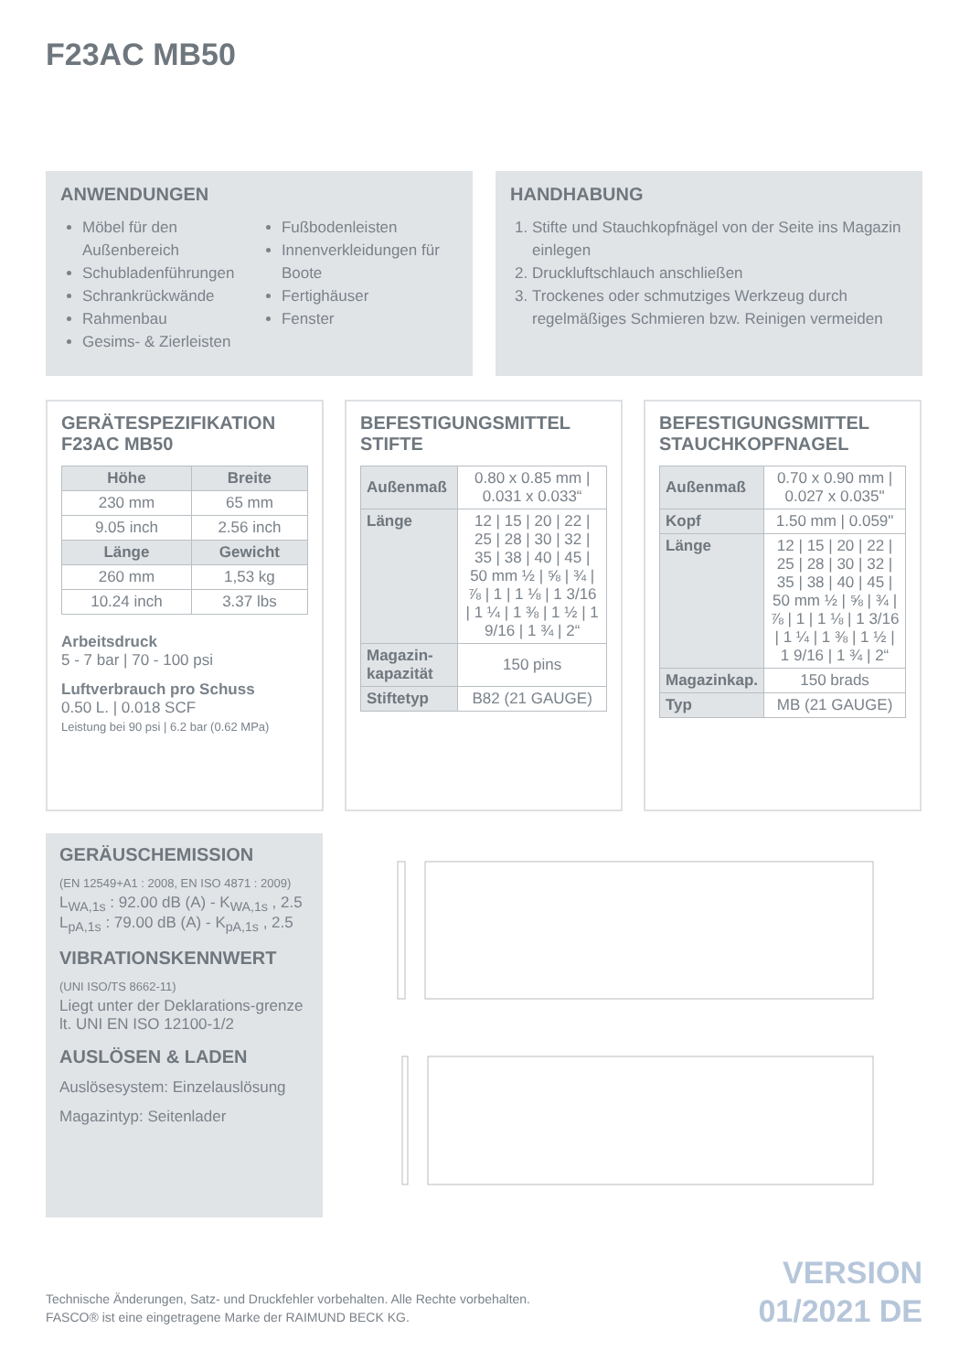F23AC MB50
ANWENDUNGEN
Möbel für den Außenbereich
Schubladenführungen
Schrankrückwände
Rahmenbau
Gesims- & Zierleisten
Fußbodenleisten
Innenverkleidungen für Boote
Fertighäuser
Fenster
HANDHABUNG
1. Stifte und Stauchkopfnägel von der Seite ins Magazin einlegen
2. Druckluftschlauch anschließen
3. Trockenes oder schmutziges Werkzeug durch regelmäßiges Schmieren bzw. Reinigen vermeiden
GERÄTESPEZIFIKATION
F23AC MB50
| Höhe | Breite |
| --- | --- |
| 230 mm | 65 mm |
| 9.05 inch | 2.56 inch |
| Länge | Gewicht |
| 260 mm | 1,53 kg |
| 10.24 inch | 3.37 lbs |
Arbeitsdruck
5 - 7 bar | 70 - 100 psi
Luftverbrauch pro Schuss
0.50 L. | 0.018 SCF
Leistung bei 90 psi | 6.2 bar (0.62 MPa)
BEFESTIGUNGSMITTEL
STIFTE
| Außenmaß | 0.80 x 0.85 mm / 0.031 x 0.033“ |
| Länge | 12 / 15 / 20 / 22 / 25 / 28 / 30 / 32 / 35 / 38 / 40 / 45 / 50 mm ½ / ⅝ / ¾ / ⅞ / 1 / 1 ⅛ / 1 3/16 / 1 ¼ / 1 ⅜ / 1 ½ / 1 9/16 / 1 ¾ / 2“ |
| Magazin-kapazität | 150 pins |
| Stiftetyp | B82 (21 GAUGE) |
BEFESTIGUNGSMITTEL
STAUCHKOPFNAGEL
| Außenmaß | 0.70 x 0.90 mm / 0.027 x 0.035" |
| Kopf | 1.50 mm / 0.059" |
| Länge | 12 / 15 / 20 / 22 / 25 / 28 / 30 / 32 / 35 / 38 / 40 / 45 / 50 mm ½ / ⅝ / ¾ / ⅞ / 1 / 1 ⅛ / 1 3/16 / 1 ¼ / 1 ⅜ / 1 ½ / 1 9/16 / 1 ¾ / 2“ |
| Magazinkap. | 150 brads |
| Typ | MB (21 GAUGE) |
GERÄUSCHEMISSION
(EN 12549+A1 : 2008, EN ISO 4871 : 2009)
L<sub>WA,1s</sub> : 92.00 dB (A) - K<sub>WA,1s</sub> , 2.5
L<sub>pA,1s</sub> : 79.00 dB (A) - K<sub>pA,1s</sub> , 2.5
VIBRATIONSKENNWERT
(UNI ISO/TS 8662-11)
Liegt unter der Deklarations-grenze lt. UNI EN ISO 12100-1/2
AUSLÖSEN & LADEN
Auslösesystem: Einzelauslösung
Magazintyp: Seitenlader
Technische Änderungen, Satz- und Druckfehler vorbehalten. Alle Rechte vorbehalten.
FASCO® ist eine eingetragene Marke der RAIMUND BECK KG.
VERSION
01/2021 DE